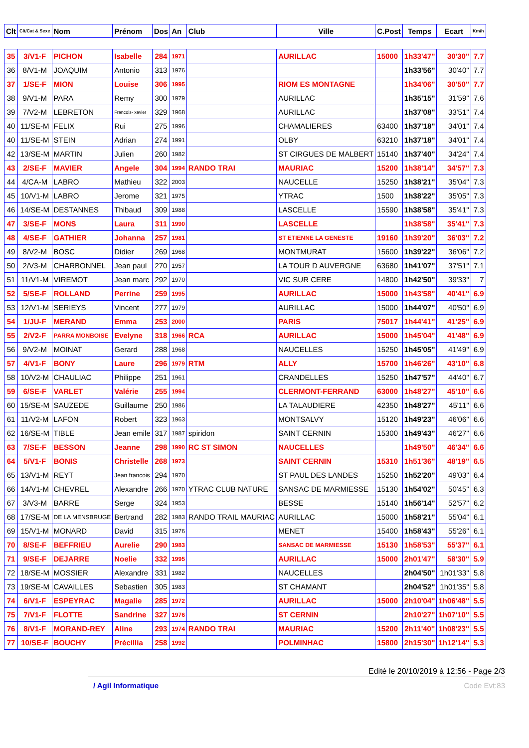| Clt | Clt/Cat & Sexe | Nom | Prénom | Dos | An | Club | Ville | C.Post | Temps | Ecart | Km/h |
| --- | --- | --- | --- | --- | --- | --- | --- | --- | --- | --- | --- |
| 35 | 3/V1-F | PICHON | Isabelle | 284 | 1971 | | AURILLAC | 15000 | 1h33'47'' | 30'30'' | 7.7 |
| 36 | 8/V1-M | JOAQUIM | Antonio | 313 | 1976 | | | | 1h33'56'' | 30'40'' | 7.7 |
| 37 | 1/SE-F | MION | Louise | 306 | 1995 | | RIOM ES MONTAGNE | | 1h34'06'' | 30'50'' | 7.7 |
| 38 | 9/V1-M | PARA | Remy | 300 | 1979 | | AURILLAC | | 1h35'15'' | 31'59'' | 7.6 |
| 39 | 7/V2-M | LEBRETON | Francois- xavier | 329 | 1968 | | AURILLAC | | 1h37'08'' | 33'51'' | 7.4 |
| 40 | 11/SE-M | FELIX | Rui | 275 | 1996 | | CHAMALIERES | 63400 | 1h37'18'' | 34'01'' | 7.4 |
| 40 | 11/SE-M | STEIN | Adrian | 274 | 1991 | | OLBY | 63210 | 1h37'18'' | 34'01'' | 7.4 |
| 42 | 13/SE-M | MARTIN | Julien | 260 | 1982 | | ST CIRGUES DE MALBERT | 15140 | 1h37'40'' | 34'24'' | 7.4 |
| 43 | 2/SE-F | MAVIER | Angele | 304 | 1994 | RANDO TRAI | MAURIAC | 15200 | 1h38'14'' | 34'57'' | 7.3 |
| 44 | 4/CA-M | LABRO | Mathieu | 322 | 2003 | | NAUCELLE | 15250 | 1h38'21'' | 35'04'' | 7.3 |
| 45 | 10/V1-M | LABRO | Jerome | 321 | 1975 | | YTRAC | 1500 | 1h38'22'' | 35'05'' | 7.3 |
| 46 | 14/SE-M | DESTANNES | Thibaud | 309 | 1988 | | LASCELLE | 15590 | 1h38'58'' | 35'41'' | 7.3 |
| 47 | 3/SE-F | MONS | Laura | 311 | 1990 | | LASCELLE | | 1h38'58'' | 35'41'' | 7.3 |
| 48 | 4/SE-F | GATHIER | Johanna | 257 | 1981 | | ST ETIENNE LA GENESTE | 19160 | 1h39'20'' | 36'03'' | 7.2 |
| 49 | 8/V2-M | BOSC | Didier | 269 | 1968 | | MONTMURAT | 15600 | 1h39'22'' | 36'06'' | 7.2 |
| 50 | 2/V3-M | CHARBONNEL | Jean paul | 270 | 1957 | | LA TOUR D AUVERGNE | 63680 | 1h41'07'' | 37'51'' | 7.1 |
| 51 | 11/V1-M | VIREMOT | Jean marc | 292 | 1970 | | VIC SUR CERE | 14800 | 1h42'50'' | 39'33'' | 7 |
| 52 | 5/SE-F | ROLLAND | Perrine | 259 | 1995 | | AURILLAC | 15000 | 1h43'58'' | 40'41'' | 6.9 |
| 53 | 12/V1-M | SERIEYS | Vincent | 277 | 1979 | | AURILLAC | 15000 | 1h44'07'' | 40'50'' | 6.9 |
| 54 | 1/JU-F | MERAND | Emma | 253 | 2000 | | PARIS | 75017 | 1h44'41'' | 41'25'' | 6.9 |
| 55 | 2/V2-F | PARRA MONBOISE | Evelyne | 318 | 1966 | RCA | AURILLAC | 15000 | 1h45'04'' | 41'48'' | 6.9 |
| 56 | 9/V2-M | MOINAT | Gerard | 288 | 1968 | | NAUCELLES | 15250 | 1h45'05'' | 41'49'' | 6.9 |
| 57 | 4/V1-F | BONY | Laure | 296 | 1979 | RTM | ALLY | 15700 | 1h46'26'' | 43'10'' | 6.8 |
| 58 | 10/V2-M | CHAULIAC | Philippe | 251 | 1961 | | CRANDELLES | 15250 | 1h47'57'' | 44'40'' | 6.7 |
| 59 | 6/SE-F | VARLET | Valérie | 255 | 1994 | | CLERMONT-FERRAND | 63000 | 1h48'27'' | 45'10'' | 6.6 |
| 60 | 15/SE-M | SAUZEDE | Guillaume | 250 | 1986 | | LA TALAUDIERE | 42350 | 1h48'27'' | 45'11'' | 6.6 |
| 61 | 11/V2-M | LAFON | Robert | 323 | 1963 | | MONTSALVY | 15120 | 1h49'23'' | 46'06'' | 6.6 |
| 62 | 16/SE-M | TIBLE | Jean emile | 317 | 1987 | spiridon | SAINT CERNIN | 15300 | 1h49'43'' | 46'27'' | 6.6 |
| 63 | 7/SE-F | BESSON | Jeanne | 298 | 1990 | RC ST SIMON | NAUCELLES | | 1h49'50'' | 46'34'' | 6.6 |
| 64 | 5/V1-F | BONIS | Christelle | 268 | 1973 | | SAINT CERNIN | 15310 | 1h51'36'' | 48'19'' | 6.5 |
| 65 | 13/V1-M | REYT | Jean francois | 294 | 1970 | | ST PAUL DES LANDES | 15250 | 1h52'20'' | 49'03'' | 6.4 |
| 66 | 14/V1-M | CHEVREL | Alexandre | 266 | 1970 | YTRAC CLUB NATURE | SANSAC DE MARMIESSE | 15130 | 1h54'02'' | 50'45'' | 6.3 |
| 67 | 3/V3-M | BARRE | Serge | 324 | 1953 | | BESSE | 15140 | 1h56'14'' | 52'57'' | 6.2 |
| 68 | 17/SE-M | DE LA MENSBRUGE | Bertrand | 282 | 1983 | RANDO TRAIL MAURIAC | AURILLAC | 15000 | 1h58'21'' | 55'04'' | 6.1 |
| 69 | 15/V1-M | MONARD | David | 315 | 1976 | | MENET | 15400 | 1h58'43'' | 55'26'' | 6.1 |
| 70 | 8/SE-F | BEFFRIEU | Aurelie | 290 | 1983 | | SANSAC DE MARMIESSE | 15130 | 1h58'53'' | 55'37'' | 6.1 |
| 71 | 9/SE-F | DEJARRE | Noelie | 332 | 1995 | | AURILLAC | 15000 | 2h01'47'' | 58'30'' | 5.9 |
| 72 | 18/SE-M | MOSSIER | Alexandre | 331 | 1982 | | NAUCELLES | | 2h04'50'' | 1h01'33'' | 5.8 |
| 73 | 19/SE-M | CAVAILLES | Sebastien | 305 | 1983 | | ST CHAMANT | | 2h04'52'' | 1h01'35'' | 5.8 |
| 74 | 6/V1-F | ESPEYRAC | Magalie | 285 | 1972 | | AURILLAC | 15000 | 2h10'04'' | 1h06'48'' | 5.5 |
| 75 | 7/V1-F | FLOTTE | Sandrine | 327 | 1976 | | ST CERNIN | | 2h10'27'' | 1h07'10'' | 5.5 |
| 76 | 8/V1-F | MORAND-REY | Aline | 293 | 1974 | RANDO TRAI | MAURIAC | 15200 | 2h11'40'' | 1h08'23'' | 5.5 |
| 77 | 10/SE-F | BOUCHY | Précillia | 258 | 1992 | | POLMINHAC | 15800 | 2h15'30'' | 1h12'14'' | 5.3 |
Edité le 20/10/2019 à 12:56 - Page 2/3
/ Agil Informatique Code Evt:83